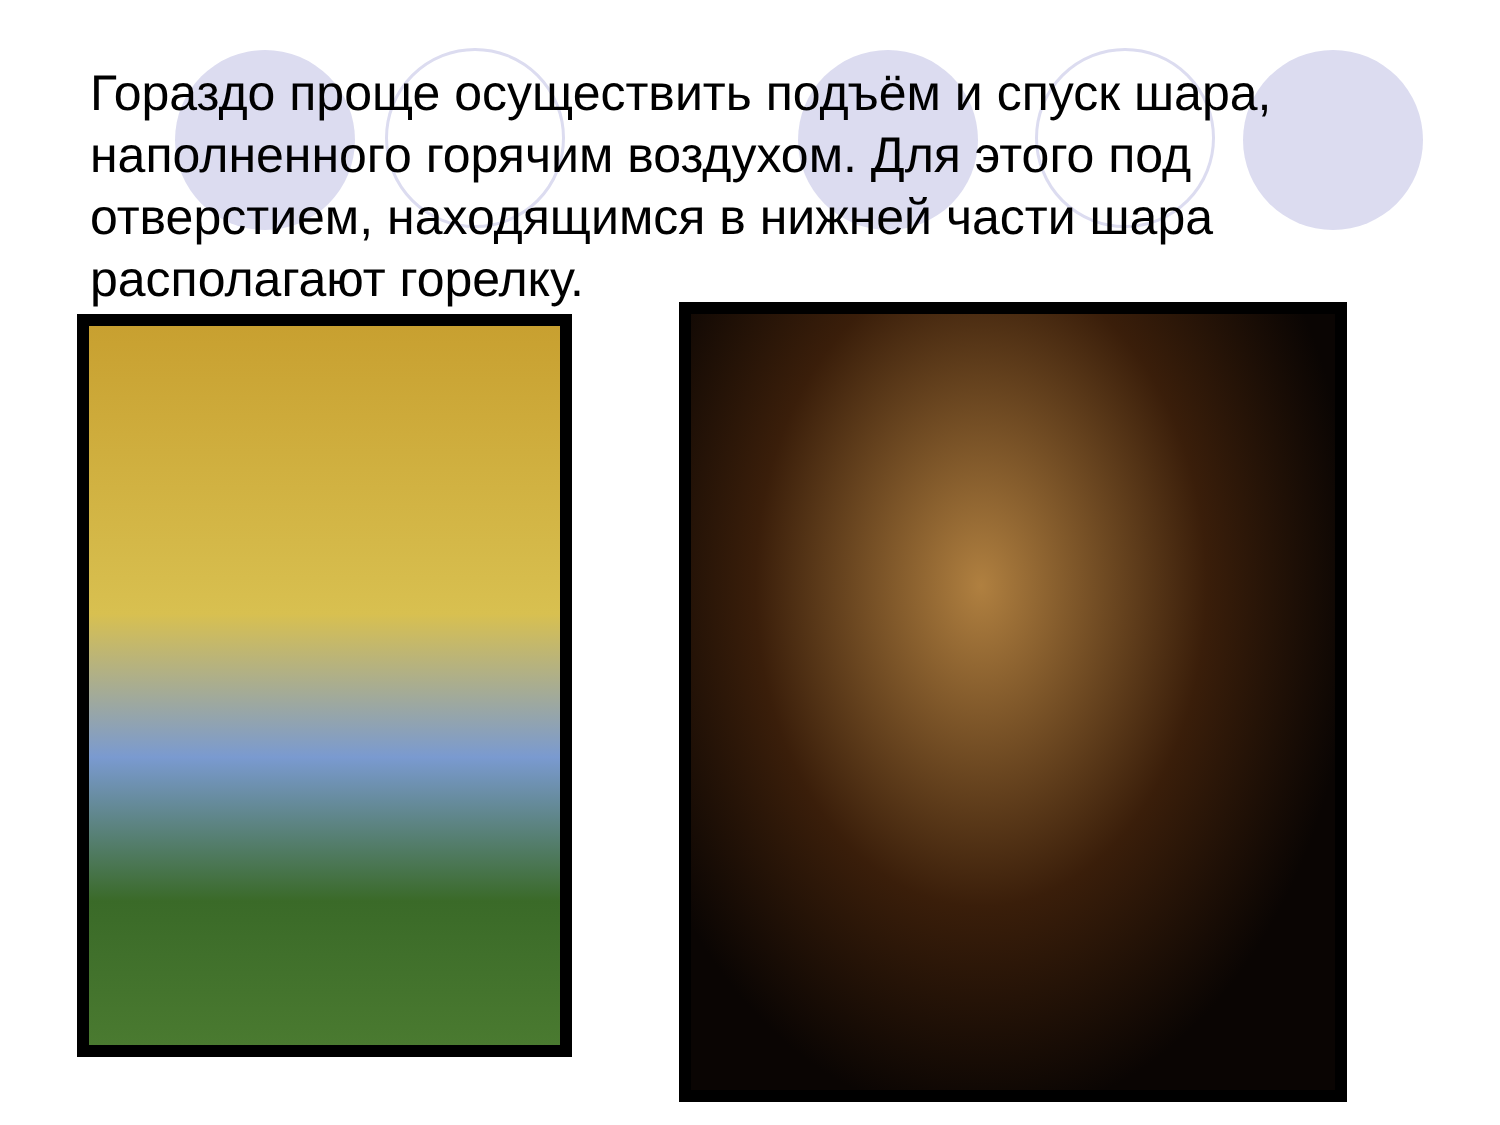Гораздо проще осуществить подъём и спуск шара, наполненного горячим воздухом. Для этого под отверстием, находящимся в нижней части шара располагают горелку.